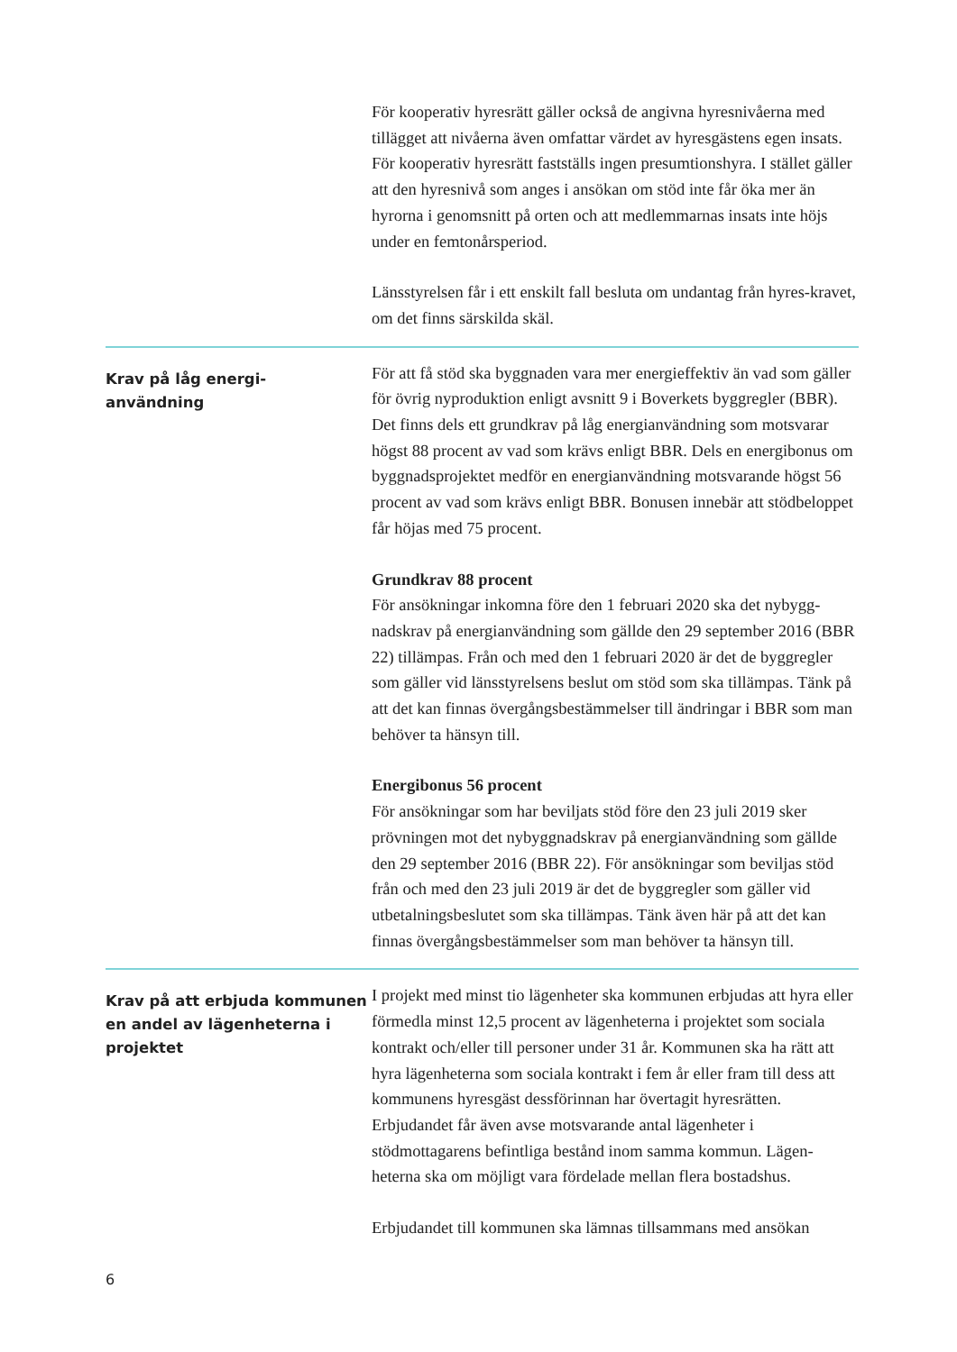För kooperativ hyresrätt gäller också de angivna hyresnivåerna med tillägget att nivåerna även omfattar värdet av hyresgästens egen insats. För kooperativ hyresrätt fastställs ingen presumtionshyra. I stället gäller att den hyresnivå som anges i ansökan om stöd inte får öka mer än hyrorna i genomsnitt på orten och att medlemmarnas insats inte höjs under en femtonårsperiod.
Länsstyrelsen får i ett enskilt fall besluta om undantag från hyres-kravet, om det finns särskilda skäl.
Krav på låg energi-
användning
För att få stöd ska byggnaden vara mer energieffektiv än vad som gäller för övrig nyproduktion enligt avsnitt 9 i Boverkets byggregler (BBR). Det finns dels ett grundkrav på låg energianvändning som motsvarar högst 88 procent av vad som krävs enligt BBR. Dels en energibonus om byggnadsprojektet medför en energianvändning motsvarande högst 56 procent av vad som krävs enligt BBR. Bonusen innebär att stödbeloppet får höjas med 75 procent.
Grundkrav 88 procent
För ansökningar inkomna före den 1 februari 2020 ska det nybygg-nadskrav på energianvändning som gällde den 29 september 2016 (BBR 22) tillämpas. Från och med den 1 februari 2020 är det de byggregler som gäller vid länsstyrelsens beslut om stöd som ska tillämpas. Tänk på att det kan finnas övergångsbestämmelser till ändringar i BBR som man behöver ta hänsyn till.
Energibonus 56 procent
För ansökningar som har beviljats stöd före den 23 juli 2019 sker prövningen mot det nybyggnadskrav på energianvändning som gällde den 29 september 2016 (BBR 22). För ansökningar som beviljas stöd från och med den 23 juli 2019 är det de byggregler som gäller vid utbetalningsbeslutet som ska tillämpas. Tänk även här på att det kan finnas övergångsbestämmelser som man behöver ta hänsyn till.
Krav på att erbjuda kommunen en andel av lägenheterna i projektet
I projekt med minst tio lägenheter ska kommunen erbjudas att hyra eller förmedla minst 12,5 procent av lägenheterna i projektet som sociala kontrakt och/eller till personer under 31 år. Kommunen ska ha rätt att hyra lägenheterna som sociala kontrakt i fem år eller fram till dess att kommunens hyresgäst dessförinnan har övertagit hyresrätten. Erbjudandet får även avse motsvarande antal lägenheter i stödmottagarens befintliga bestånd inom samma kommun. Lägen-heterna ska om möjligt vara fördelade mellan flera bostadshus.
Erbjudandet till kommunen ska lämnas tillsammans med ansökan
6